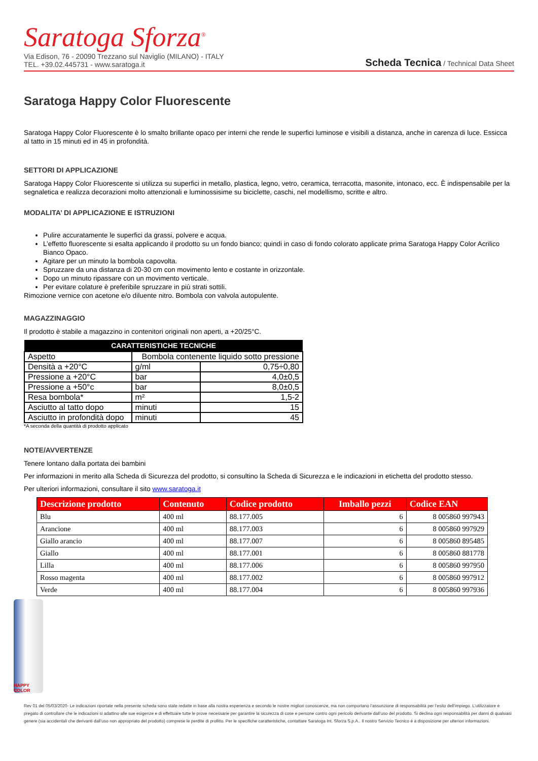Saratoga Sforza<sup>®</sup>
Via Edison, 76 - 20090 Trezzano sul Naviglio (MILANO) - ITALY
TEL. +39.02.445731 - www.saratoga.it
Scheda Tecnica / Technical Data Sheet
Saratoga Happy Color Fluorescente
Saratoga Happy Color Fluorescente è lo smalto brillante opaco per interni che rende le superfici luminose e visibili a distanza, anche in carenza di luce. Essicca al tatto in 15 minuti ed in 45 in profondità.
SETTORI DI APPLICAZIONE
Saratoga Happy Color Fluorescente si utilizza su superfici in metallo, plastica, legno, vetro, ceramica, terracotta, masonite, intonaco, ecc. È indispensabile per la segnaletica e realizza decorazioni molto attenzionali e luminossisime su biciclette, caschi, nel modellismo, scritte e altro.
MODALITA’ DI APPLICAZIONE E ISTRUZIONI
Pulire accuratamente le superfici da grassi, polvere e acqua.
L’effetto fluorescente si esalta applicando il prodotto su un fondo bianco; quindi in caso di fondo colorato applicate prima Saratoga Happy Color Acrilico Bianco Opaco.
Agitare per un minuto la bombola capovolta.
Spruzzare da una distanza di 20-30 cm con movimento lento e costante in orizzontale.
Dopo un minuto ripassare con un movimento verticale.
Per evitare colature è preferibile spruzzare in più strati sottili.
Rimozione vernice con acetone e/o diluente nitro. Bombola con valvola autopulente.
MAGAZZINAGGIO
Il prodotto è stabile a magazzino in contenitori originali non aperti, a +20/25°C.
| CARATTERISTICHE TECNICHE | | |
| --- | --- | --- |
| Aspetto | Bombola contenente liquido sotto pressione | |
| Densità a +20°C | g/ml | 0,75÷0,80 |
| Pressione a +20°C | bar | 4,0±0,5 |
| Pressione a +50°c | bar | 8,0±0,5 |
| Resa bombola* | m² | 1,5-2 |
| Asciutto al tatto dopo | minuti | 15 |
| Asciutto in profondità dopo | minuti | 45 |
*A seconda della quantità di prodotto applicato
NOTE/AVVERTENZE
Tenere lontano dalla portata dei bambini
Per informazioni in merito alla Scheda di Sicurezza del prodotto, si consultino la Scheda di Sicurezza e le indicazioni in etichetta del prodotto stesso.
Per ulteriori informazioni, consultare il sito www.saratoga.it
| Descrizione prodotto | Contenuto | Codice prodotto | Imballo pezzi | Codice EAN |
| --- | --- | --- | --- | --- |
| Blu | 400 ml | 88.177.005 | 6 | 8 005860 997943 |
| Arancione | 400 ml | 88.177.003 | 6 | 8 005860 997929 |
| Giallo arancio | 400 ml | 88.177.007 | 6 | 8 005860 895485 |
| Giallo | 400 ml | 88.177.001 | 6 | 8 005860 881778 |
| Lilla | 400 ml | 88.177.006 | 6 | 8 005860 997950 |
| Rosso magenta | 400 ml | 88.177.002 | 6 | 8 005860 997912 |
| Verde | 400 ml | 88.177.004 | 6 | 8 005860 997936 |
HAPPY COLOR
Rev 01 del 05/03/2020- Le indicazioni riportate nella presente scheda sono state redatte in base alla nostra esperienza e secondo le nostre migliori conoscenze, ma non comportano l’assunzione di responsabilità per l’esito dell’impiego. L’utilizzatore è pregato di controllare che le indicazioni si adattino alle sue esigenze e di effettuare tutte le prove necessarie per garantire la sicurezza di cose e persone contro ogni pericolo derivante dall’uso del prodotto. Si declina ogni responsabilità per danni di qualsiasi genere (sia accidentali che derivanti dall’uso non appropriato del prodotto) comprese le perdite di profitto. Per le specifiche caratteristiche, contattare Saratoga Int. Sforza S.p.A.. Il nostro Servizio Tecnico è a disposizione per ulteriori informazioni.